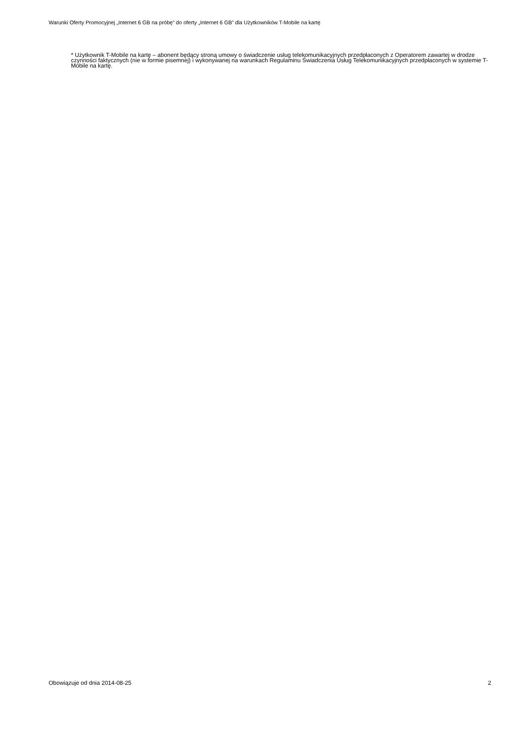Warunki Oferty Promocyjnej „Internet 6 GB na próbę” do oferty „Internet 6 GB” dla Użytkowników T-Mobile na kartę
* Użytkownik T-Mobile na kartę – abonent będący stroną umowy o świadczenie usług telekomunikacyjnych przedpłaconych z Operatorem zawartej w drodze czynności faktycznych (nie w formie pisemnej) i wykonywanej na warunkach Regulaminu Świadczenia Usług Telekomunikacyjnych przedpłaconych w systemie T-Mobile na kartę.
Obowiązuje od dnia 2014-08-25 2